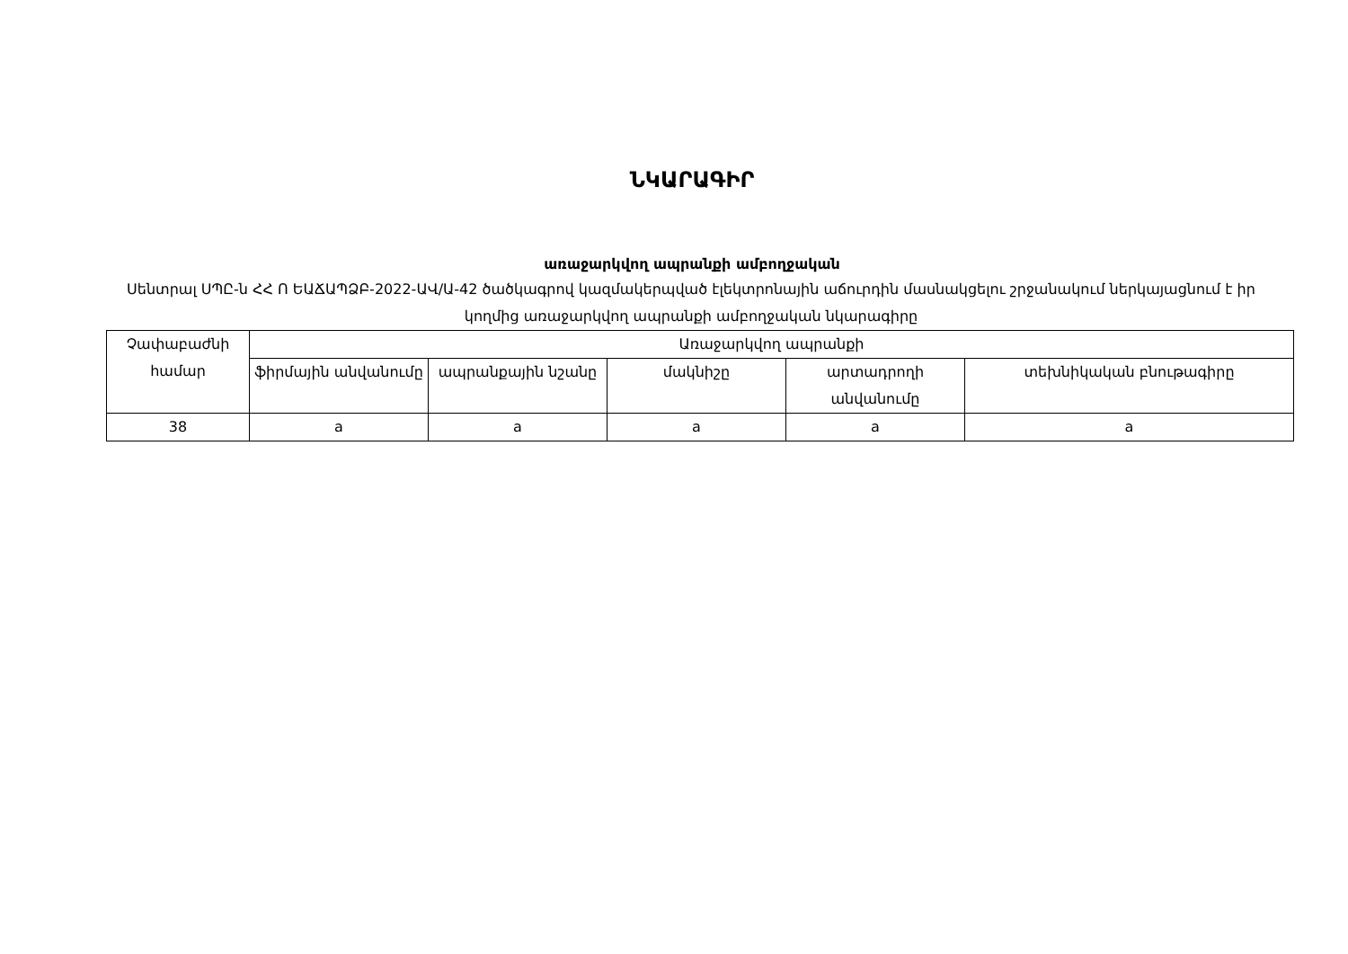ՆԿԱՐԱԳԻՐ
առաջարկվող ապրանքի ամբողջական
Սենտրալ ՍՊԸ-ն ՀՀ Ո ԵԱՃԱՊՁԲ-2022-ԱՎ/Ա-42 ծածկագրով կազմակերպված էլեկտրոնային աճուրդին մասնակցելու շրջանակում ներկայացնում է իր կողմից առաջարկվող ապրանքի ամբողջական նկարագիրը
| Չափաբաժնի համար | Առաջարկվող ապրանքի | | | | |
| --- | --- | --- | --- | --- | --- |
| | ֆիրմային անվանումը | ապրանքային նշանը | մակնիշը | արտադրողի անվանումը | տեխնիկական բնութագիրը |
| 38 | a | a | a | a | a |